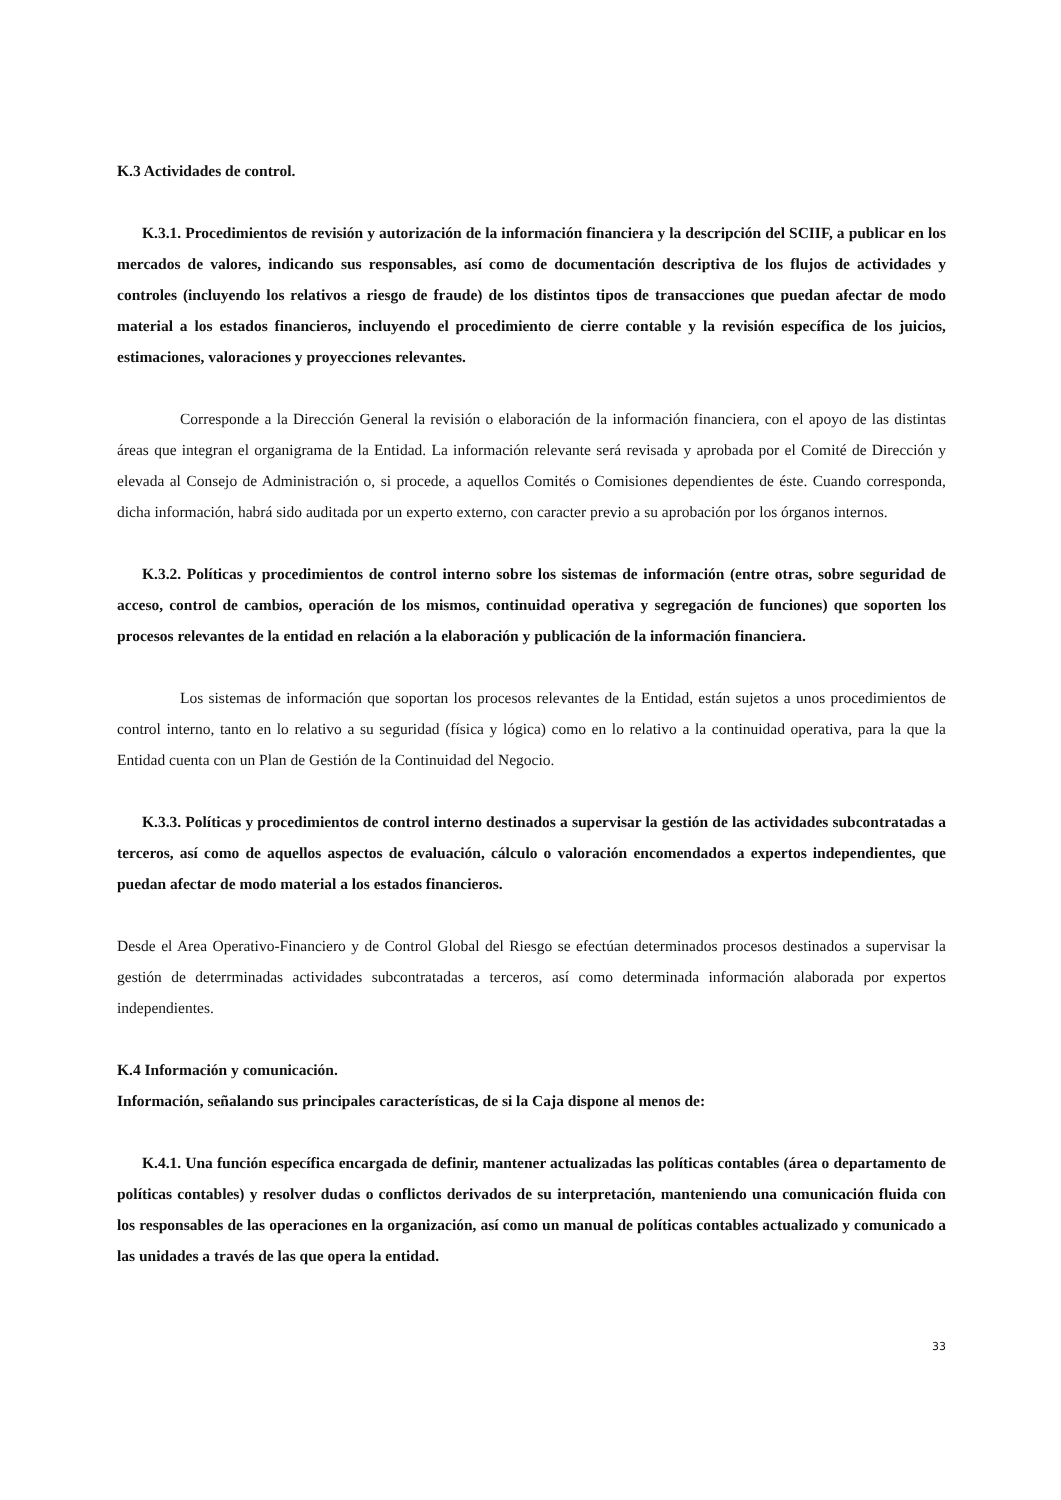K.3 Actividades de control.
K.3.1. Procedimientos de revisión y autorización de la información financiera y la descripción del SCIIF, a publicar en los mercados de valores, indicando sus responsables, así como de documentación descriptiva de los flujos de actividades y controles (incluyendo los relativos a riesgo de fraude) de los distintos tipos de transacciones que puedan afectar de modo material a los estados financieros, incluyendo el procedimiento de cierre contable y la revisión específica de los juicios, estimaciones, valoraciones y proyecciones relevantes.
Corresponde a la Dirección General la revisión o elaboración de la información financiera, con el apoyo de las distintas áreas que integran el organigrama de la Entidad. La información relevante será revisada y aprobada por el Comité de Dirección y elevada al Consejo de Administración o, si procede, a aquellos Comités o Comisiones dependientes de éste. Cuando corresponda, dicha información, habrá sido auditada por un experto externo, con caracter previo a su aprobación por los órganos internos.
K.3.2. Políticas y procedimientos de control interno sobre los sistemas de información (entre otras, sobre seguridad de acceso, control de cambios, operación de los mismos, continuidad operativa y segregación de funciones) que soporten los procesos relevantes de la entidad en relación a la elaboración y publicación de la información financiera.
Los sistemas de información que soportan los procesos relevantes de la Entidad, están sujetos a unos procedimientos de control interno, tanto en lo relativo a su seguridad (física y lógica) como en lo relativo a la continuidad operativa, para la que la Entidad cuenta con un Plan de Gestión de la Continuidad del Negocio.
K.3.3. Políticas y procedimientos de control interno destinados a supervisar la gestión de las actividades subcontratadas a terceros, así como de aquellos aspectos de evaluación, cálculo o valoración encomendados a expertos independientes, que puedan afectar de modo material a los estados financieros.
Desde el Area Operativo-Financiero y de Control Global del Riesgo se efectúan determinados procesos destinados a supervisar la gestión de deterrminadas actividades subcontratadas a terceros, así como determinada información alaborada por expertos independientes.
K.4 Información y comunicación.
Información, señalando sus principales características, de si la Caja dispone al menos de:
K.4.1. Una función específica encargada de definir, mantener actualizadas las políticas contables (área o departamento de políticas contables) y resolver dudas o conflictos derivados de su interpretación, manteniendo una comunicación fluida con los responsables de las operaciones en la organización, así como un manual de políticas contables actualizado y comunicado a las unidades a través de las que opera la entidad.
33